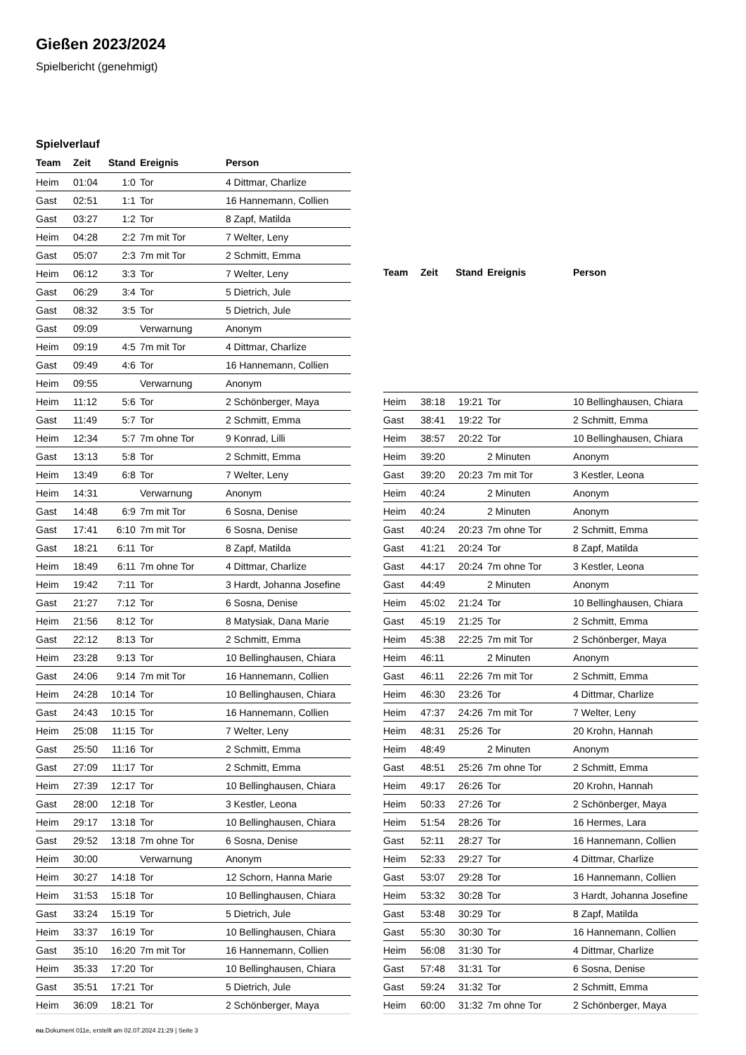Gießen 2023/2024
Spielbericht (genehmigt)
Spielverlauf
| Team | Zeit | Stand | Ereignis | Person |
| --- | --- | --- | --- | --- |
| Heim | 01:04 | 1:0 | Tor | 4 Dittmar, Charlize |
| Gast | 02:51 | 1:1 | Tor | 16 Hannemann, Collien |
| Gast | 03:27 | 1:2 | Tor | 8 Zapf, Matilda |
| Heim | 04:28 | 2:2 | 7m mit Tor | 7 Welter, Leny |
| Gast | 05:07 | 2:3 | 7m mit Tor | 2 Schmitt, Emma |
| Heim | 06:12 | 3:3 | Tor | 7 Welter, Leny |
| Gast | 06:29 | 3:4 | Tor | 5 Dietrich, Jule |
| Gast | 08:32 | 3:5 | Tor | 5 Dietrich, Jule |
| Gast | 09:09 | | Verwarnung | Anonym |
| Heim | 09:19 | 4:5 | 7m mit Tor | 4 Dittmar, Charlize |
| Gast | 09:49 | 4:6 | Tor | 16 Hannemann, Collien |
| Heim | 09:55 | | Verwarnung | Anonym |
| Heim | 11:12 | 5:6 | Tor | 2 Schönberger, Maya |
| Gast | 11:49 | 5:7 | Tor | 2 Schmitt, Emma |
| Heim | 12:34 | 5:7 | 7m ohne Tor | 9 Konrad, Lilli |
| Gast | 13:13 | 5:8 | Tor | 2 Schmitt, Emma |
| Heim | 13:49 | 6:8 | Tor | 7 Welter, Leny |
| Heim | 14:31 | | Verwarnung | Anonym |
| Gast | 14:48 | 6:9 | 7m mit Tor | 6 Sosna, Denise |
| Gast | 17:41 | 6:10 | 7m mit Tor | 6 Sosna, Denise |
| Gast | 18:21 | 6:11 | Tor | 8 Zapf, Matilda |
| Heim | 18:49 | 6:11 | 7m ohne Tor | 4 Dittmar, Charlize |
| Heim | 19:42 | 7:11 | Tor | 3 Hardt, Johanna Josefine |
| Gast | 21:27 | 7:12 | Tor | 6 Sosna, Denise |
| Heim | 21:56 | 8:12 | Tor | 8 Matysiak, Dana Marie |
| Gast | 22:12 | 8:13 | Tor | 2 Schmitt, Emma |
| Heim | 23:28 | 9:13 | Tor | 10 Bellinghausen, Chiara |
| Gast | 24:06 | 9:14 | 7m mit Tor | 16 Hannemann, Collien |
| Heim | 24:28 | 10:14 | Tor | 10 Bellinghausen, Chiara |
| Gast | 24:43 | 10:15 | Tor | 16 Hannemann, Collien |
| Heim | 25:08 | 11:15 | Tor | 7 Welter, Leny |
| Gast | 25:50 | 11:16 | Tor | 2 Schmitt, Emma |
| Gast | 27:09 | 11:17 | Tor | 2 Schmitt, Emma |
| Heim | 27:39 | 12:17 | Tor | 10 Bellinghausen, Chiara |
| Gast | 28:00 | 12:18 | Tor | 3 Kestler, Leona |
| Heim | 29:17 | 13:18 | Tor | 10 Bellinghausen, Chiara |
| Gast | 29:52 | 13:18 | 7m ohne Tor | 6 Sosna, Denise |
| Heim | 30:00 | | Verwarnung | Anonym |
| Heim | 30:27 | 14:18 | Tor | 12 Schorn, Hanna Marie |
| Heim | 31:53 | 15:18 | Tor | 10 Bellinghausen, Chiara |
| Gast | 33:24 | 15:19 | Tor | 5 Dietrich, Jule |
| Heim | 33:37 | 16:19 | Tor | 10 Bellinghausen, Chiara |
| Gast | 35:10 | 16:20 | 7m mit Tor | 16 Hannemann, Collien |
| Heim | 35:33 | 17:20 | Tor | 10 Bellinghausen, Chiara |
| Gast | 35:51 | 17:21 | Tor | 5 Dietrich, Jule |
| Heim | 36:09 | 18:21 | Tor | 2 Schönberger, Maya |
| Team | Zeit | Stand | Ereignis | Person |
| --- | --- | --- | --- | --- |
| Heim | 38:18 | 19:21 | Tor | 10 Bellinghausen, Chiara |
| Gast | 38:41 | 19:22 | Tor | 2 Schmitt, Emma |
| Heim | 38:57 | 20:22 | Tor | 10 Bellinghausen, Chiara |
| Heim | 39:20 | | 2 Minuten | Anonym |
| Gast | 39:20 | 20:23 | 7m mit Tor | 3 Kestler, Leona |
| Heim | 40:24 | | 2 Minuten | Anonym |
| Heim | 40:24 | | 2 Minuten | Anonym |
| Gast | 40:24 | 20:23 | 7m ohne Tor | 2 Schmitt, Emma |
| Gast | 41:21 | 20:24 | Tor | 8 Zapf, Matilda |
| Gast | 44:17 | 20:24 | 7m ohne Tor | 3 Kestler, Leona |
| Gast | 44:49 | | 2 Minuten | Anonym |
| Heim | 45:02 | 21:24 | Tor | 10 Bellinghausen, Chiara |
| Gast | 45:19 | 21:25 | Tor | 2 Schmitt, Emma |
| Heim | 45:38 | 22:25 | 7m mit Tor | 2 Schönberger, Maya |
| Heim | 46:11 | | 2 Minuten | Anonym |
| Gast | 46:11 | 22:26 | 7m mit Tor | 2 Schmitt, Emma |
| Heim | 46:30 | 23:26 | Tor | 4 Dittmar, Charlize |
| Heim | 47:37 | 24:26 | 7m mit Tor | 7 Welter, Leny |
| Heim | 48:31 | 25:26 | Tor | 20 Krohn, Hannah |
| Heim | 48:49 | | 2 Minuten | Anonym |
| Gast | 48:51 | 25:26 | 7m ohne Tor | 2 Schmitt, Emma |
| Heim | 49:17 | 26:26 | Tor | 20 Krohn, Hannah |
| Heim | 50:33 | 27:26 | Tor | 2 Schönberger, Maya |
| Heim | 51:54 | 28:26 | Tor | 16 Hermes, Lara |
| Gast | 52:11 | 28:27 | Tor | 16 Hannemann, Collien |
| Heim | 52:33 | 29:27 | Tor | 4 Dittmar, Charlize |
| Gast | 53:07 | 29:28 | Tor | 16 Hannemann, Collien |
| Heim | 53:32 | 30:28 | Tor | 3 Hardt, Johanna Josefine |
| Gast | 53:48 | 30:29 | Tor | 8 Zapf, Matilda |
| Gast | 55:30 | 30:30 | Tor | 16 Hannemann, Collien |
| Heim | 56:08 | 31:30 | Tor | 4 Dittmar, Charlize |
| Gast | 57:48 | 31:31 | Tor | 6 Sosna, Denise |
| Gast | 59:24 | 31:32 | Tor | 2 Schmitt, Emma |
| Heim | 60:00 | 31:32 | 7m ohne Tor | 2 Schönberger, Maya |
nu.Dokument 011e, erstellt am 02.07.2024 21:29 | Seite 3